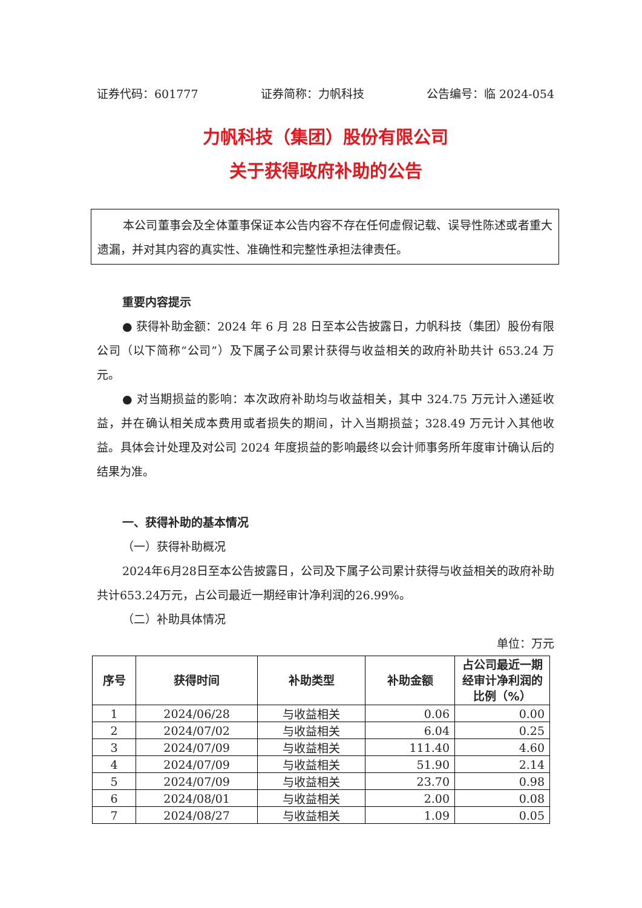证券代码：601777 证券简称：力帆科技 公告编号：临 2024-054
力帆科技（集团）股份有限公司
关于获得政府补助的公告
本公司董事会及全体董事保证本公告内容不存在任何虚假记载、误导性陈述或者重大遗漏，并对其内容的真实性、准确性和完整性承担法律责任。
重要内容提示
● 获得补助金额：2024 年 6 月 28 日至本公告披露日，力帆科技（集团）股份有限公司（以下简称“公司”）及下属子公司累计获得与收益相关的政府补助共计 653.24 万元。
● 对当期损益的影响：本次政府补助均与收益相关，其中 324.75 万元计入递延收益，并在确认相关成本费用或者损失的期间，计入当期损益；328.49 万元计入其他收益。具体会计处理及对公司 2024 年度损益的影响最终以会计师事务所年度审计确认后的结果为准。
一、获得补助的基本情况
（一）获得补助概况
2024年6月28日至本公告披露日，公司及下属子公司累计获得与收益相关的政府补助共计653.24万元，占公司最近一期经审计净利润的26.99%。
（二）补助具体情况
单位：万元
| 序号 | 获得时间 | 补助类型 | 补助金额 | 占公司最近一期经审计净利润的比例（%） |
| --- | --- | --- | --- | --- |
| 1 | 2024/06/28 | 与收益相关 | 0.06 | 0.00 |
| 2 | 2024/07/02 | 与收益相关 | 6.04 | 0.25 |
| 3 | 2024/07/09 | 与收益相关 | 111.40 | 4.60 |
| 4 | 2024/07/09 | 与收益相关 | 51.90 | 2.14 |
| 5 | 2024/07/09 | 与收益相关 | 23.70 | 0.98 |
| 6 | 2024/08/01 | 与收益相关 | 2.00 | 0.08 |
| 7 | 2024/08/27 | 与收益相关 | 1.09 | 0.05 |